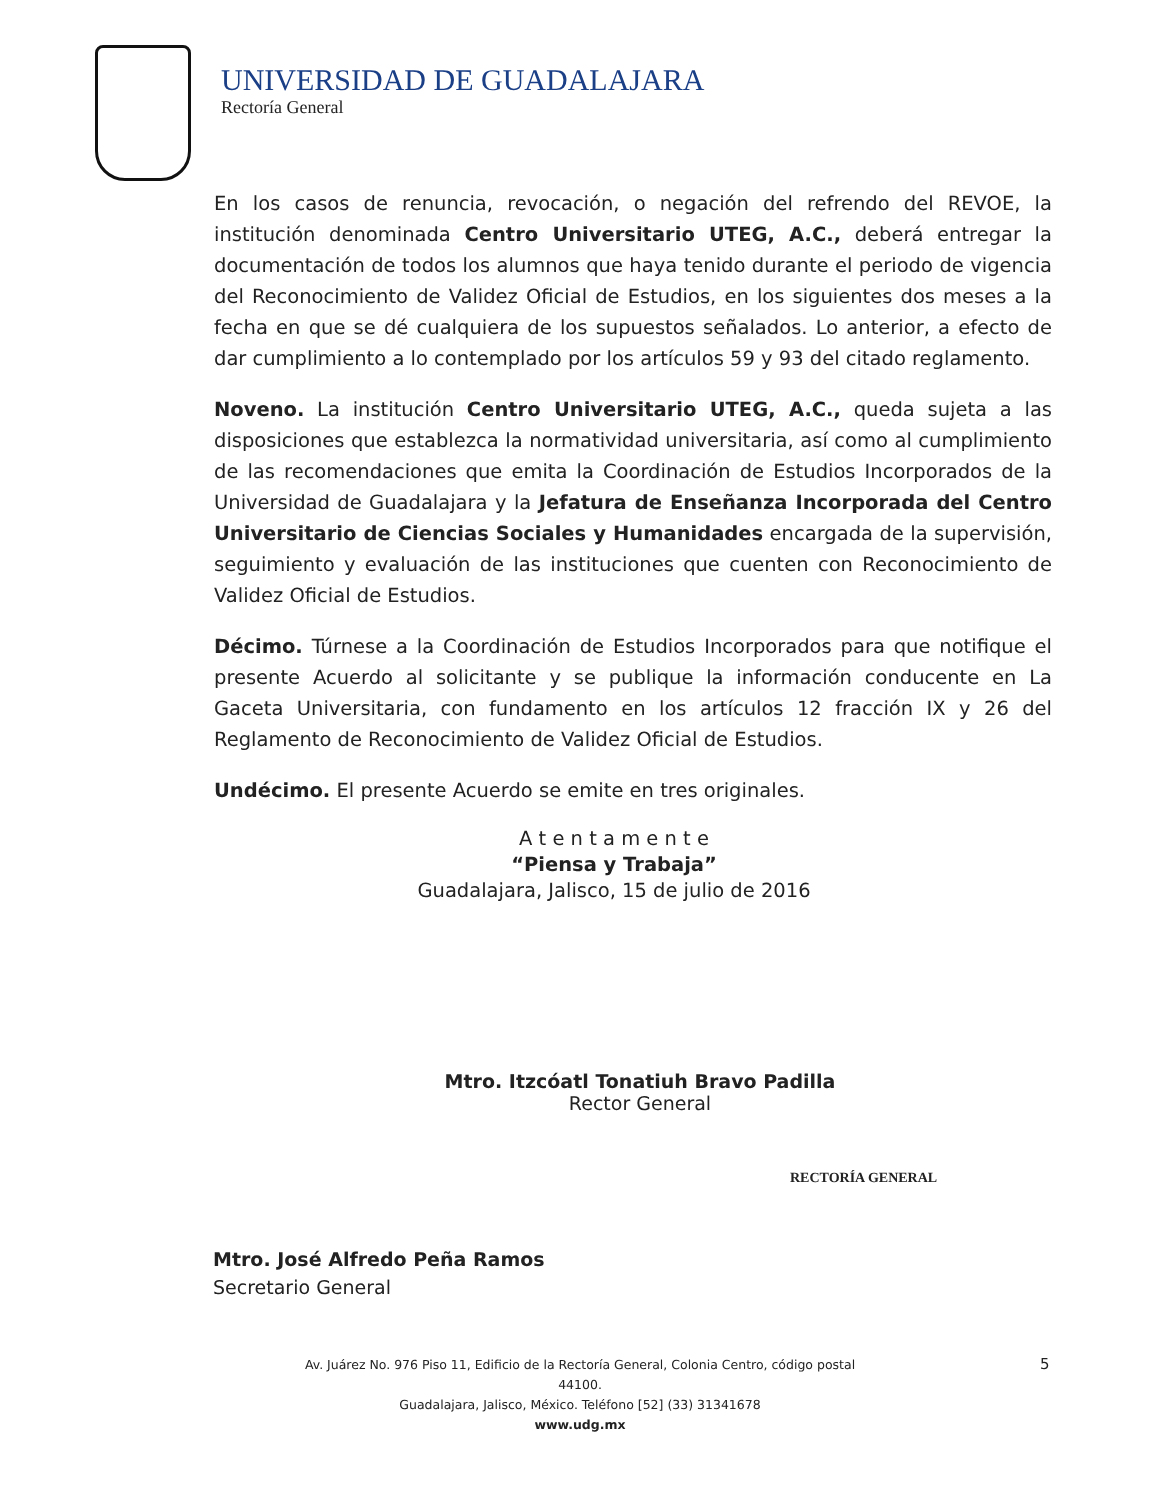UNIVERSIDAD DE GUADALAJARA
Rectoría General
En los casos de renuncia, revocación, o negación del refrendo del REVOE, la institución denominada Centro Universitario UTEG, A.C., deberá entregar la documentación de todos los alumnos que haya tenido durante el periodo de vigencia del Reconocimiento de Validez Oficial de Estudios, en los siguientes dos meses a la fecha en que se dé cualquiera de los supuestos señalados. Lo anterior, a efecto de dar cumplimiento a lo contemplado por los artículos 59 y 93 del citado reglamento.
Noveno. La institución Centro Universitario UTEG, A.C., queda sujeta a las disposiciones que establezca la normatividad universitaria, así como al cumplimiento de las recomendaciones que emita la Coordinación de Estudios Incorporados de la Universidad de Guadalajara y la Jefatura de Enseñanza Incorporada del Centro Universitario de Ciencias Sociales y Humanidades encargada de la supervisión, seguimiento y evaluación de las instituciones que cuenten con Reconocimiento de Validez Oficial de Estudios.
Décimo. Túrnese a la Coordinación de Estudios Incorporados para que notifique el presente Acuerdo al solicitante y se publique la información conducente en La Gaceta Universitaria, con fundamento en los artículos 12 fracción IX y 26 del Reglamento de Reconocimiento de Validez Oficial de Estudios.
Undécimo. El presente Acuerdo se emite en tres originales.
A t e n t a m e n t e
“Piensa y Trabaja”
Guadalajara, Jalisco, 15 de julio de 2016
Mtro. Itzcóatl Tonatiuh Bravo Padilla
Rector General
RECTORÍA GENERAL
Mtro. José Alfredo Peña Ramos
Secretario General
Av. Juárez No. 976 Piso 11, Edificio de la Rectoría General, Colonia Centro, código postal 44100.
Guadalajara, Jalisco, México. Teléfono [52] (33) 31341678
www.udg.mx
5